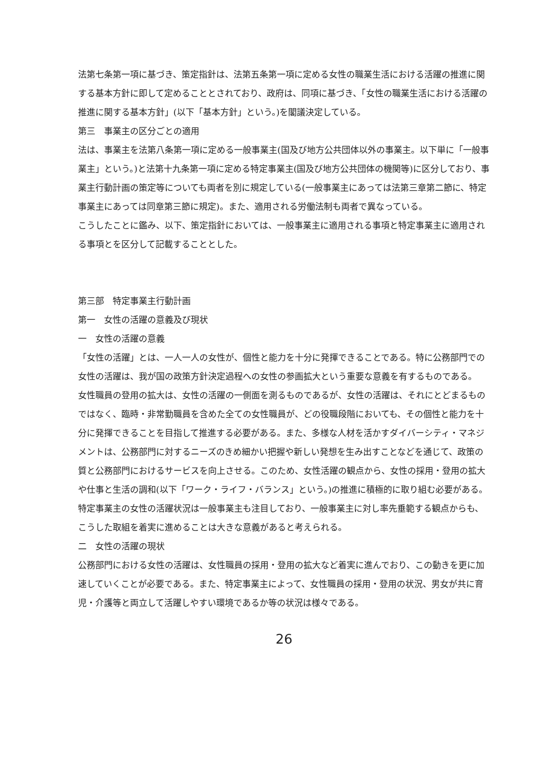法第七条第一項に基づき、策定指針は、法第五条第一項に定める女性の職業生活における活躍の推進に関する基本方針に即して定めることとされており、政府は、同項に基づき、「女性の職業生活における活躍の推進に関する基本方針」(以下「基本方針」という。)を閣議決定している。
第三　事業主の区分ごとの適用
法は、事業主を法第八条第一項に定める一般事業主(国及び地方公共団体以外の事業主。以下単に「一般事業主」という。)と法第十九条第一項に定める特定事業主(国及び地方公共団体の機関等)に区分しており、事業主行動計画の策定等についても両者を別に規定している(一般事業主にあっては法第三章第二節に、特定事業主にあっては同章第三節に規定)。また、適用される労働法制も両者で異なっている。
こうしたことに鑑み、以下、策定指針においては、一般事業主に適用される事項と特定事業主に適用される事項とを区分して記載することとした。
第三部　特定事業主行動計画
第一　女性の活躍の意義及び現状
一　女性の活躍の意義
「女性の活躍」とは、一人一人の女性が、個性と能力を十分に発揮できることである。特に公務部門での女性の活躍は、我が国の政策方針決定過程への女性の参画拡大という重要な意義を有するものである。
女性職員の登用の拡大は、女性の活躍の一側面を測るものであるが、女性の活躍は、それにとどまるものではなく、臨時・非常勤職員を含めた全ての女性職員が、どの役職段階においても、その個性と能力を十分に発揮できることを目指して推進する必要がある。また、多様な人材を活かすダイバーシティ・マネジメントは、公務部門に対するニーズのきめ細かい把握や新しい発想を生み出すことなどを通じて、政策の質と公務部門におけるサービスを向上させる。このため、女性活躍の観点から、女性の採用・登用の拡大や仕事と生活の調和(以下「ワーク・ライフ・バランス」という。)の推進に積極的に取り組む必要がある。
特定事業主の女性の活躍状況は一般事業主も注目しており、一般事業主に対し率先垂範する観点からも、こうした取組を着実に進めることは大きな意義があると考えられる。
二　女性の活躍の現状
公務部門における女性の活躍は、女性職員の採用・登用の拡大など着実に進んでおり、この動きを更に加速していくことが必要である。また、特定事業主によって、女性職員の採用・登用の状況、男女が共に育児・介護等と両立して活躍しやすい環境であるか等の状況は様々である。
26